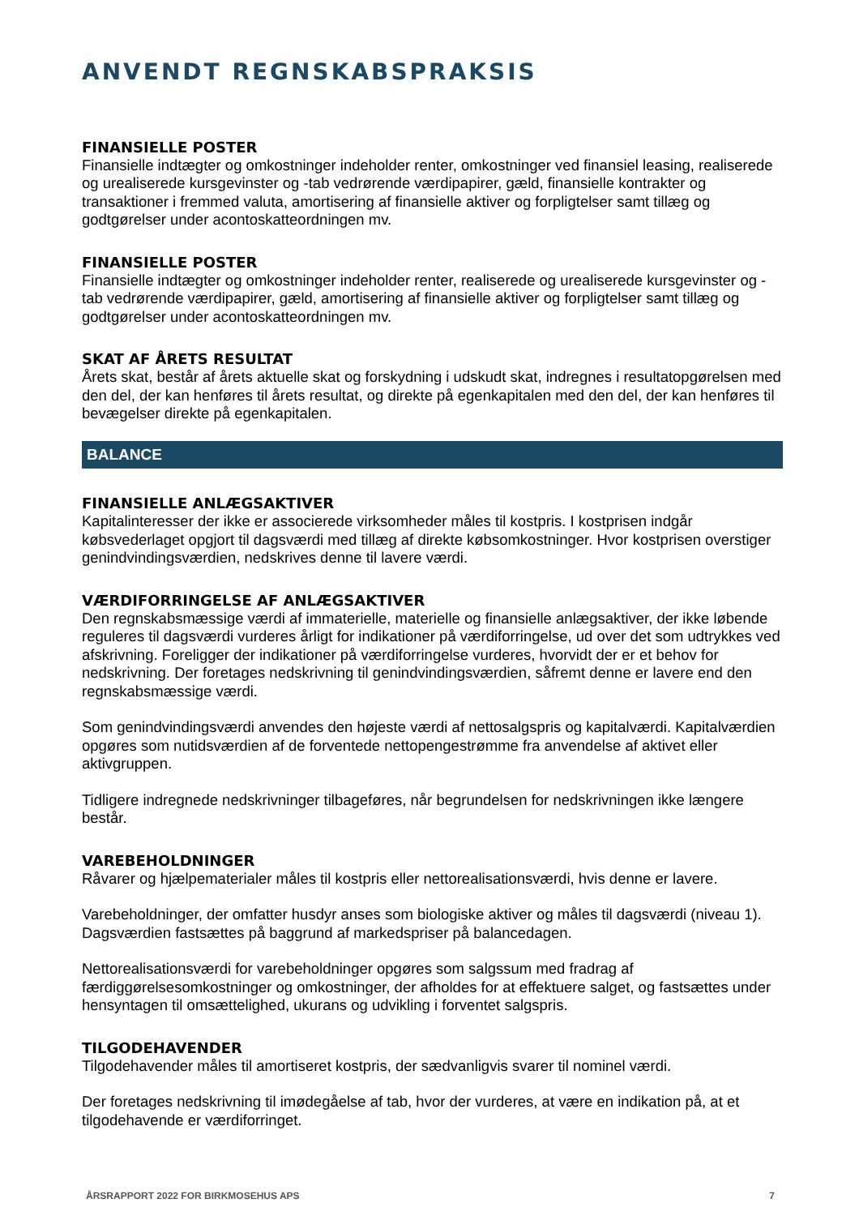ANVENDT REGNSKABSPRAKSIS
FINANSIELLE POSTER
Finansielle indtægter og omkostninger indeholder renter, omkostninger ved finansiel leasing, realiserede og urealiserede kursgevinster og -tab vedrørende værdipapirer, gæld, finansielle kontrakter og transaktioner i fremmed valuta, amortisering af finansielle aktiver og forpligtelser samt tillæg og godtgørelser under acontoskatteordningen mv.
FINANSIELLE POSTER
Finansielle indtægter og omkostninger indeholder renter, realiserede og urealiserede kursgevinster og -tab vedrørende værdipapirer, gæld, amortisering af finansielle aktiver og forpligtelser samt tillæg og godtgørelser under acontoskatteordningen mv.
SKAT AF ÅRETS RESULTAT
Årets skat, består af årets aktuelle skat og forskydning i udskudt skat, indregnes i resultatopgørelsen med den del, der kan henføres til årets resultat, og direkte på egenkapitalen med den del, der kan henføres til bevægelser direkte på egenkapitalen.
BALANCE
FINANSIELLE ANLÆGSAKTIVER
Kapitalinteresser der ikke er associerede virksomheder måles til kostpris. I kostprisen indgår købsvederlaget opgjort til dagsværdi med tillæg af direkte købsomkostninger. Hvor kostprisen overstiger genindvindingsværdien, nedskrives denne til lavere værdi.
VÆRDIFORRINGELSE AF ANLÆGSAKTIVER
Den regnskabsmæssige værdi af immaterielle, materielle og finansielle anlægsaktiver, der ikke løbende reguleres til dagsværdi vurderes årligt for indikationer på værdiforringelse, ud over det som udtrykkes ved afskrivning. Foreligger der indikationer på værdiforringelse vurderes, hvorvidt der er et behov for nedskrivning. Der foretages nedskrivning til genindvindingsværdien, såfremt denne er lavere end den regnskabsmæssige værdi.
Som genindvindingsværdi anvendes den højeste værdi af nettosalgspris og kapitalværdi. Kapitalværdien opgøres som nutidsværdien af de forventede nettopengestrømme fra anvendelse af aktivet eller aktivgruppen.
Tidligere indregnede nedskrivninger tilbageføres, når begrundelsen for nedskrivningen ikke længere består.
VAREBEHOLDNINGER
Råvarer og hjælpematerialer måles til kostpris eller nettorealisationsværdi, hvis denne er lavere.
Varebeholdninger, der omfatter husdyr anses som biologiske aktiver og måles til dagsværdi (niveau 1). Dagsværdien fastsættes på baggrund af markedspriser på balancedagen.
Nettorealisationsværdi for varebeholdninger opgøres som salgssum med fradrag af færdiggørelsesomkostninger og omkostninger, der afholdes for at effektuere salget, og fastsættes under hensyntagen til omsættelighed, ukurans og udvikling i forventet salgspris.
TILGODEHAVENDER
Tilgodehavender måles til amortiseret kostpris, der sædvanligvis svarer til nominel værdi.
Der foretages nedskrivning til imødegåelse af tab, hvor der vurderes, at være en indikation på, at et tilgodehavende er værdiforringet.
ÅRSRAPPORT 2022 FOR BIRKMOSEHUS APS 7